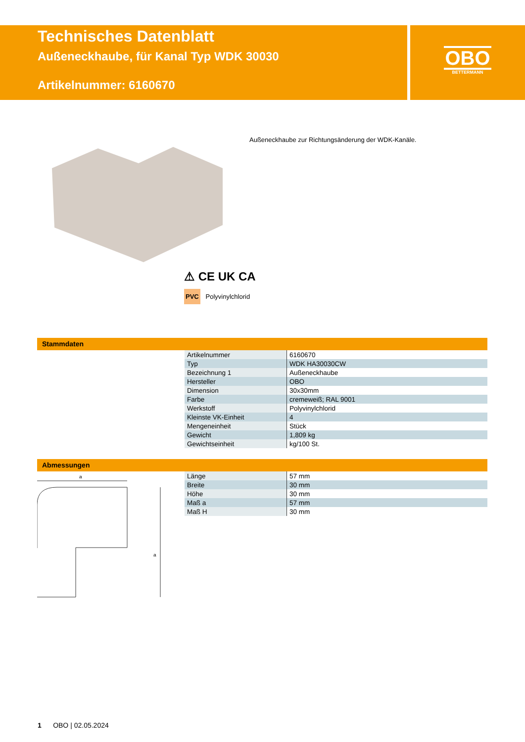Technisches Datenblatt
Außeneckhaube, für Kanal Typ WDK 30030
Artikelnummer: 6160670
OBO
BETTERMANN
⚠ CE UK CA
PVC Polyvinylchlorid
Außeneckhaube zur Richtungsänderung der WDK-Kanäle.
Stammdaten
| Artikelnummer | 6160670 |
| Typ | WDK HA30030CW |
| Bezeichnung 1 | Außeneckhaube |
| Hersteller | OBO |
| Dimension | 30x30mm |
| Farbe | cremeweiß; RAL 9001 |
| Werkstoff | Polyvinylchlorid |
| Kleinste VK-Einheit | 4 |
| Mengeneinheit | Stück |
| Gewicht | 1,809 kg |
| Gewichtseinheit | kg/100 St. |
Abmessungen
| Länge | 57 mm |
| Breite | 30 mm |
| Höhe | 30 mm |
| Maß a | 57 mm |
| Maß H | 30 mm |
a
a
1 OBO | 02.05.2024